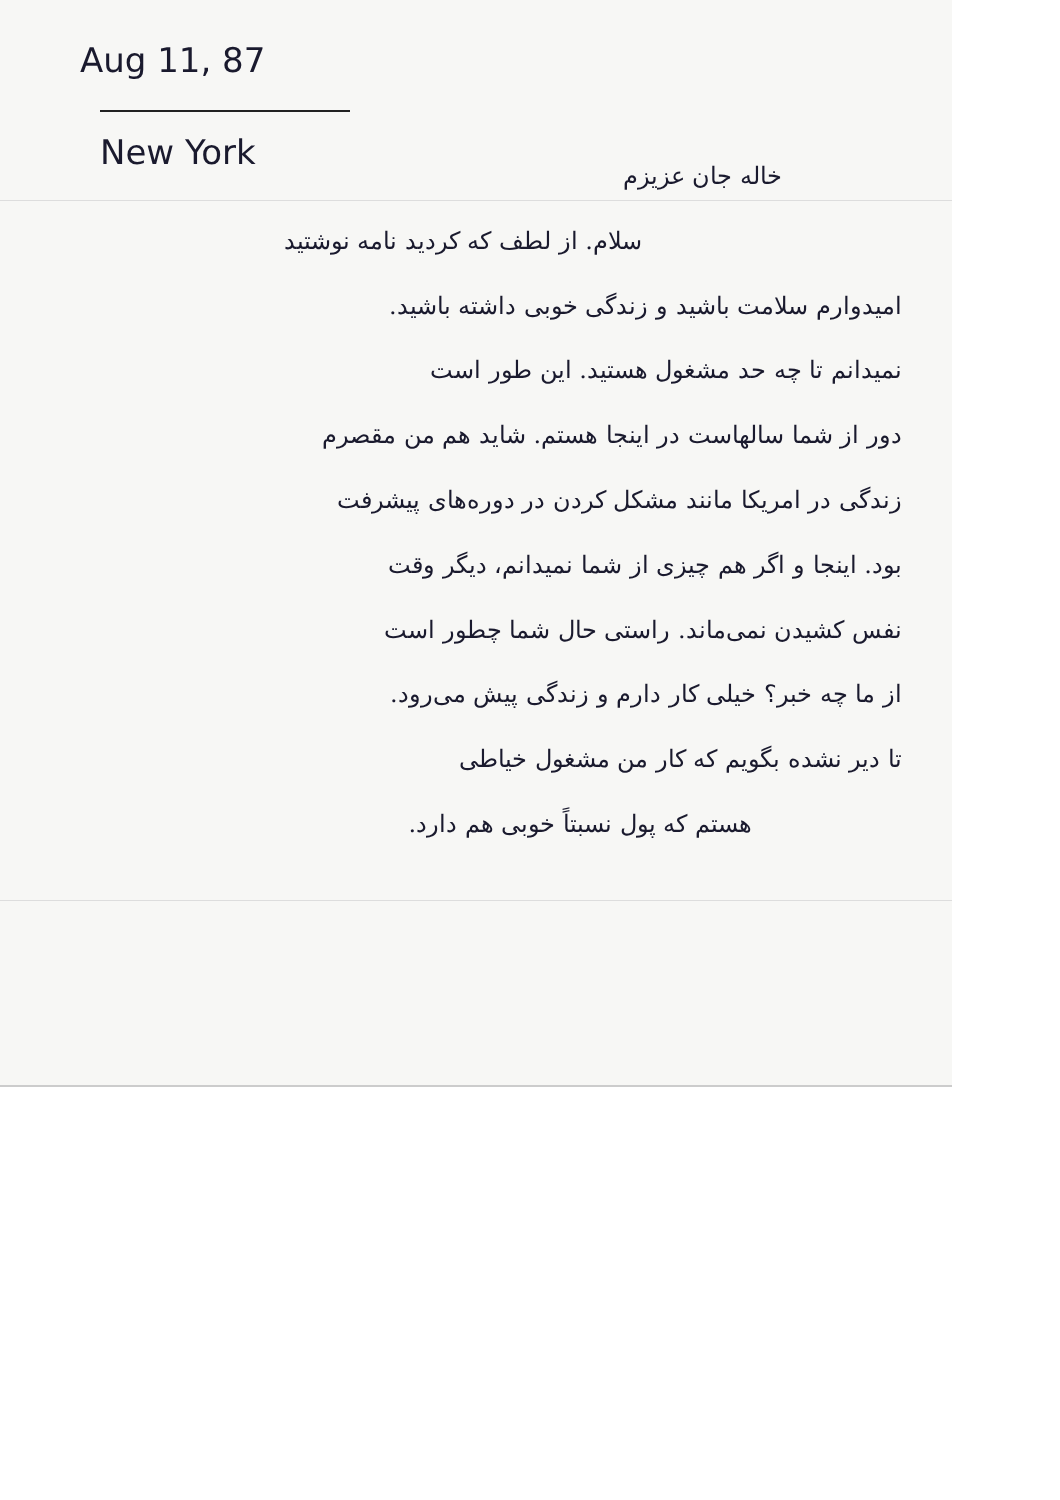Aug 11, 87
New York
خاله جان عزیزم
سلام. از لطف که کردید نامه نوشتید
امیدوارم سلامت باشید و زندگی خوبی داشته باشید.
نمیدانم تا چه حد مشغول هستید. این طور است
دور از شما سالهاست در اینجا هستم. شاید هم من مقصرم
زندگی در امریکا مانند مشکل کردن در دوره‌های پیشرفت
بود. اینجا و اگر هم چیزی از شما نمیدانم، دیگر وقت
نفس کشیدن نمی‌ماند. راستی حال شما چطور است
از ما چه خبر؟ خیلی کار دارم و زندگی پیش می‌رود.
تا دیر نشده بگویم که کار من مشغول خیاطی
هستم که پول نسبتاً خوبی هم دارد.